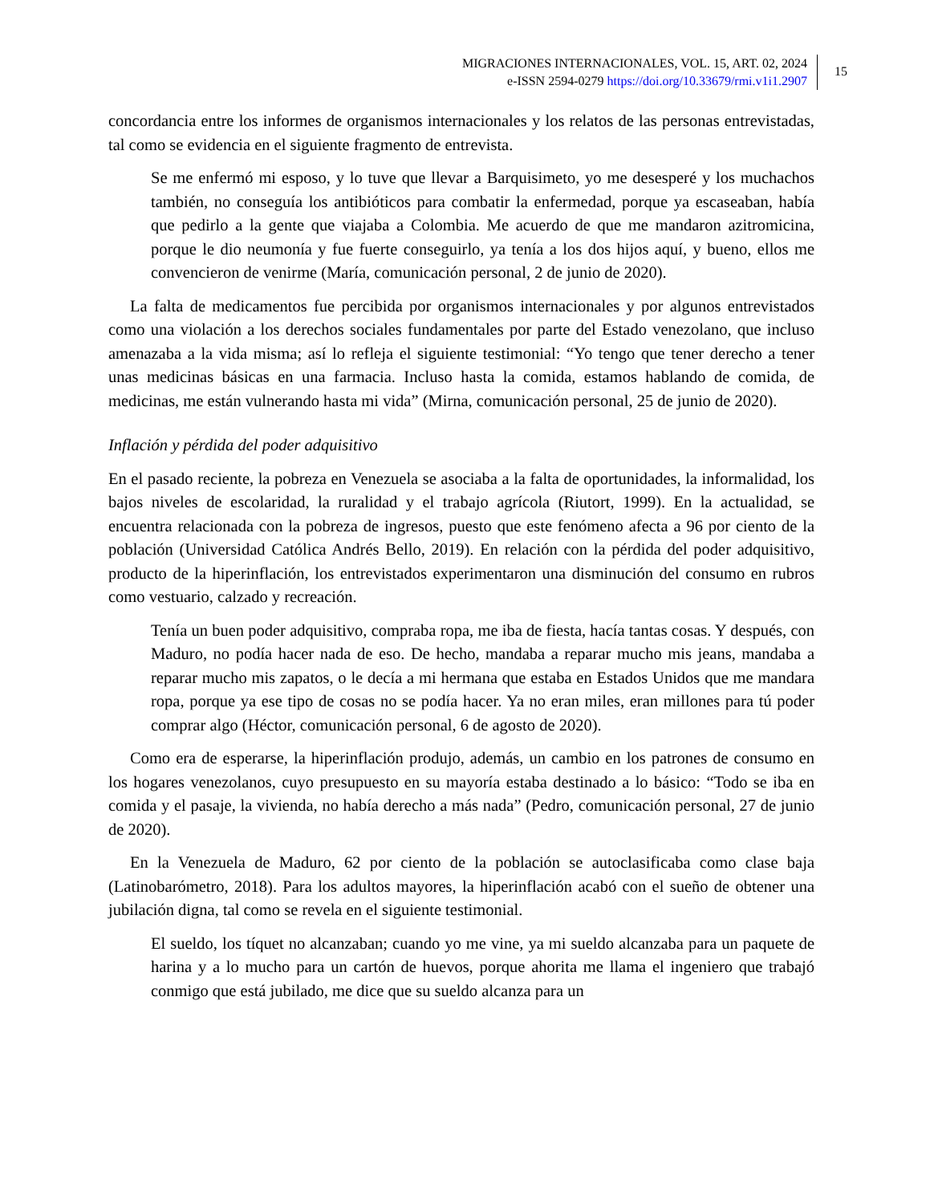MIGRACIONES INTERNACIONALES, VOL. 15, ART. 02, 2024
e-ISSN 2594-0279 https://doi.org/10.33679/rmi.v1i1.2907
15
concordancia entre los informes de organismos internacionales y los relatos de las personas entrevistadas, tal como se evidencia en el siguiente fragmento de entrevista.
Se me enfermó mi esposo, y lo tuve que llevar a Barquisimeto, yo me desesperé y los muchachos también, no conseguía los antibióticos para combatir la enfermedad, porque ya escaseaban, había que pedirlo a la gente que viajaba a Colombia. Me acuerdo de que me mandaron azitromicina, porque le dio neumonía y fue fuerte conseguirlo, ya tenía a los dos hijos aquí, y bueno, ellos me convencieron de venirme (María, comunicación personal, 2 de junio de 2020).
La falta de medicamentos fue percibida por organismos internacionales y por algunos entrevistados como una violación a los derechos sociales fundamentales por parte del Estado venezolano, que incluso amenazaba a la vida misma; así lo refleja el siguiente testimonial: “Yo tengo que tener derecho a tener unas medicinas básicas en una farmacia. Incluso hasta la comida, estamos hablando de comida, de medicinas, me están vulnerando hasta mi vida” (Mirna, comunicación personal, 25 de junio de 2020).
Inflación y pérdida del poder adquisitivo
En el pasado reciente, la pobreza en Venezuela se asociaba a la falta de oportunidades, la informalidad, los bajos niveles de escolaridad, la ruralidad y el trabajo agrícola (Riutort, 1999). En la actualidad, se encuentra relacionada con la pobreza de ingresos, puesto que este fenómeno afecta a 96 por ciento de la población (Universidad Católica Andrés Bello, 2019). En relación con la pérdida del poder adquisitivo, producto de la hiperinflación, los entrevistados experimentaron una disminución del consumo en rubros como vestuario, calzado y recreación.
Tenía un buen poder adquisitivo, compraba ropa, me iba de fiesta, hacía tantas cosas. Y después, con Maduro, no podía hacer nada de eso. De hecho, mandaba a reparar mucho mis jeans, mandaba a reparar mucho mis zapatos, o le decía a mi hermana que estaba en Estados Unidos que me mandara ropa, porque ya ese tipo de cosas no se podía hacer. Ya no eran miles, eran millones para tú poder comprar algo (Héctor, comunicación personal, 6 de agosto de 2020).
Como era de esperarse, la hiperinflación produjo, además, un cambio en los patrones de consumo en los hogares venezolanos, cuyo presupuesto en su mayoría estaba destinado a lo básico: “Todo se iba en comida y el pasaje, la vivienda, no había derecho a más nada” (Pedro, comunicación personal, 27 de junio de 2020).
En la Venezuela de Maduro, 62 por ciento de la población se autoclasificaba como clase baja (Latinobarómetro, 2018). Para los adultos mayores, la hiperinflación acabó con el sueño de obtener una jubilación digna, tal como se revela en el siguiente testimonial.
El sueldo, los tíquet no alcanzaban; cuando yo me vine, ya mi sueldo alcanzaba para un paquete de harina y a lo mucho para un cartón de huevos, porque ahorita me llama el ingeniero que trabajó conmigo que está jubilado, me dice que su sueldo alcanza para un